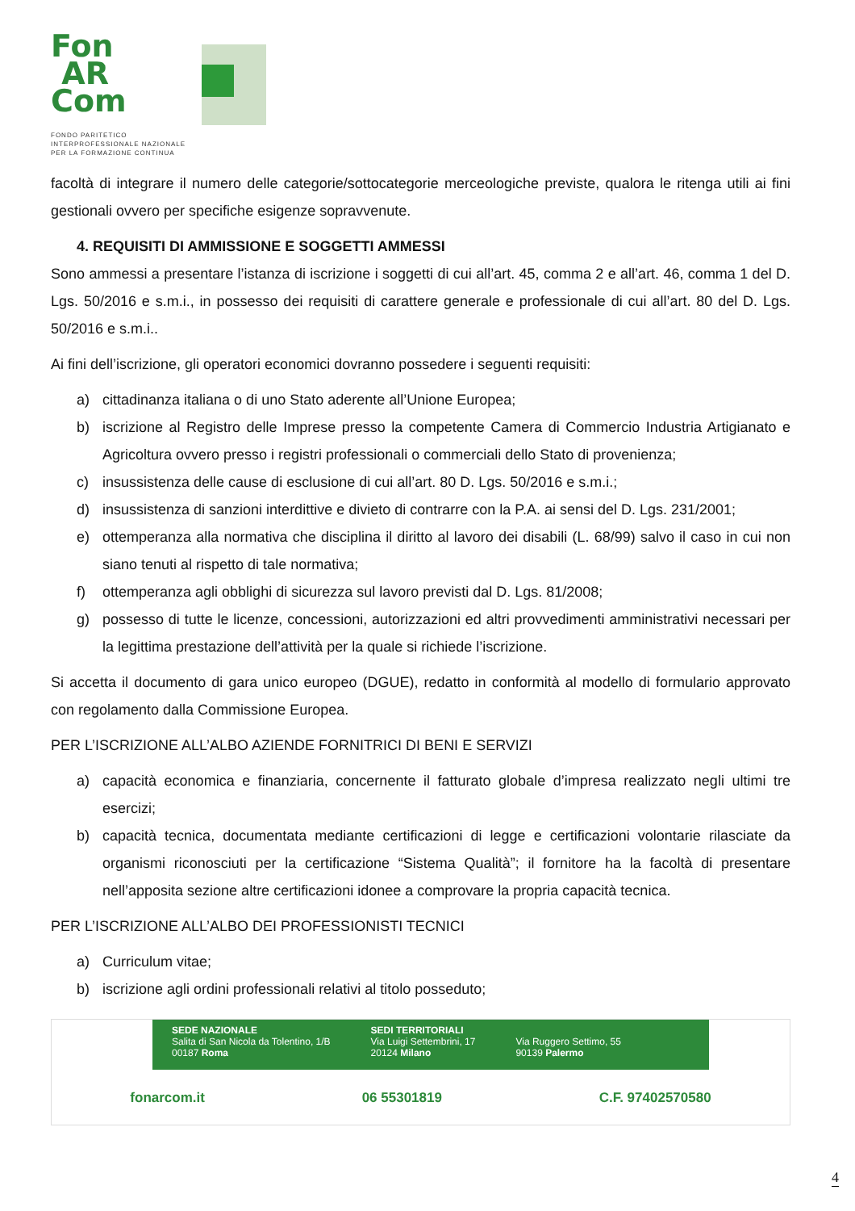Fon
AR
Com
FONDO PARITETICO
INTERPROFESSIONALE NAZIONALE
PER LA FORMAZIONE CONTINUA
facoltà di integrare il numero delle categorie/sottocategorie merceologiche previste, qualora le ritenga utili ai fini gestionali ovvero per specifiche esigenze sopravvenute.
4. REQUISITI DI AMMISSIONE E SOGGETTI AMMESSI
Sono ammessi a presentare l’istanza di iscrizione i soggetti di cui all’art. 45, comma 2 e all’art. 46, comma 1 del D. Lgs. 50/2016 e s.m.i., in possesso dei requisiti di carattere generale e professionale di cui all’art. 80 del D. Lgs. 50/2016 e s.m.i..
Ai fini dell’iscrizione, gli operatori economici dovranno possedere i seguenti requisiti:
a) cittadinanza italiana o di uno Stato aderente all’Unione Europea;
b) iscrizione al Registro delle Imprese presso la competente Camera di Commercio Industria Artigianato e Agricoltura ovvero presso i registri professionali o commerciali dello Stato di provenienza;
c) insussistenza delle cause di esclusione di cui all’art. 80 D. Lgs. 50/2016 e s.m.i.;
d) insussistenza di sanzioni interdittive e divieto di contrarre con la P.A. ai sensi del D. Lgs. 231/2001;
e) ottemperanza alla normativa che disciplina il diritto al lavoro dei disabili (L. 68/99) salvo il caso in cui non siano tenuti al rispetto di tale normativa;
f) ottemperanza agli obblighi di sicurezza sul lavoro previsti dal D. Lgs. 81/2008;
g) possesso di tutte le licenze, concessioni, autorizzazioni ed altri provvedimenti amministrativi necessari per la legittima prestazione dell’attività per la quale si richiede l’iscrizione.
Si accetta il documento di gara unico europeo (DGUE), redatto in conformità al modello di formulario approvato con regolamento dalla Commissione Europea.
PER L’ISCRIZIONE ALL’ALBO AZIENDE FORNITRICI DI BENI E SERVIZI
a) capacità economica e finanziaria, concernente il fatturato globale d’impresa realizzato negli ultimi tre esercizi;
b) capacità tecnica, documentata mediante certificazioni di legge e certificazioni volontarie rilasciate da organismi riconosciuti per la certificazione “Sistema Qualità”; il fornitore ha la facoltà di presentare nell’apposita sezione altre certificazioni idonee a comprovare la propria capacità tecnica.
PER L’ISCRIZIONE ALL’ALBO DEI PROFESSIONISTI TECNICI
a) Curriculum vitae;
b) iscrizione agli ordini professionali relativi al titolo posseduto;
SEDE NAZIONALE
Salita di San Nicola da Tolentino, 1/B
00187 Roma
SEDI TERRITORIALI
Via Luigi Settembrini, 17
20124 Milano
Via Ruggero Settimo, 55
90139 Palermo
fonarcom.it 06 55301819 C.F. 97402570580
4